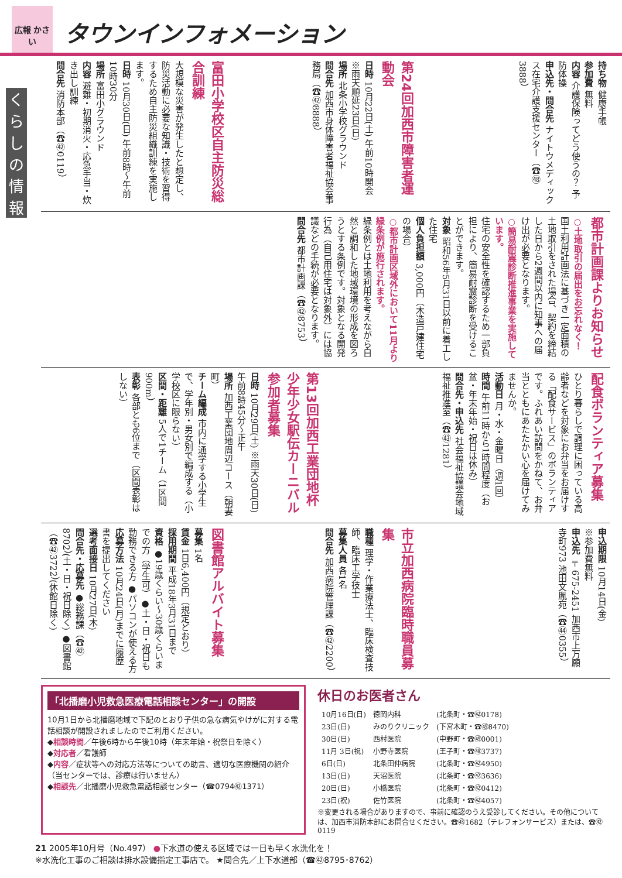広報 かさい
タウンインフォメーション
く
ら
し
の
情
報
持ち物 健康手帳
参加費 無料
内容 介護保険ってどう使うの？ 予防体操
申込先・問合先 ナイトウメディックス在宅介護支援センター（☎㊽3888）
第24回加西市障害者運動会
日時 10月22日(土) 午前10時開会
※雨天順延23日(日)
場所 北条小学校グラウンド
問合先 加西市身体障害者福祉協会事務局（☎㊷8888）
富田小学校区自主防災総合訓練
大規模な災害が発生したと想定し、防災活動に必要な知識・技術を習得するため自主防災組織訓練を実施します。
日時 10月30日(日) 午前8時～午前10時30分
場所 富田小グラウンド
内容 避難・初期消火・応急手当・炊き出し訓練
問合先 消防本部（☎㊷0119）
都市計画課よりお知らせ
○土地取引の届出をお忘れなく！
国土利用計画法に基づき一定面積の土地取引をされた場合、契約を締結した日から2週間以内に知事への届け出が必要となります。
○簡易耐震診断推進事業を実施しています。
住宅の安全性を確認するため一部負担により、簡易耐震診断を受けることができます。
対象 昭和56年5月31日以前に着工した住宅
個人負担額 3,000円（木造戸建住宅の場合）
○都市計画区域外において11月より緑条例が施行されます。
緑条例とは土地利用を考えながら自然と調和した地域環境の形成を図ろうとする条例です。対象となる開発行為（自己用住宅は対象外）には協議などの手続が必要となります。
問合先 都市計画課（☎㊷8753）
配食ボランティア募集
ひとり暮らしで調理に困っている高齢者などを対象にお弁当をお届けする「配食サービス」のボランティアです。ふれあい訪問をかねて、お弁当とともにあたたかい心を届けてみませんか。
活動日 月・水・金曜日（週1回）
時間 午前11時から1時間程度（お盆・年末年始・祝日は休み）
問合先・申込先 社会福祉協議会地域福祉推進室（☎㊸1281）
第13回加西工業団地杯少年少女駅伝カーニバル参加者募集
日時 10月29日(土) ※雨天30日(日) 午前8時45分～正午
場所 加西工業団地周辺コース（朝妻町）
チーム編成 市内に通学する小学生で、学年別・男女別で編成する（小学校区に限らない）
区間・距離 5人で1チーム（1区間900m）
表彰 各部とも6位まで（区間表彰はしない）
申込期限 10月14日(金)
※参加費無料
申込先 〒675-2451 加西市上万願寺町973 池田文胤宛（☎㊹0355）
市立加西病院臨時職員募集
職種 理学・作業療法士、臨床検査技師、臨床工学技士
募集人員 各1名
問合先 加西病院管理課（☎㊷2200）
図書館アルバイト募集
募集 1名
賃金 1日6,400円（規定どおり）
採用期間 平成18年3月31日まで
資格 ●19歳くらい～30歳くらいまでの方（学生可）●土・日・祝日も勤務できる方 ●パソコンが使える方
応募方法 10月24日(月)までに履歴書を提出してください
選考面接日 10月27日(木)
問合先・応募先 ●総務課（☎㊷8702）(土・日・祝日除く) ●図書館（☎㊷3722）(休館日除く)
「北播磨小児救急医療電話相談センター」の開設
10月1日から北播磨地域で下記のとおり子供の急な病気やけがに対する電話相談が開設されましたのでご利用ください。
◆相談時間／午後6時から午後10時（年末年始・祝祭日を除く）
◆対応者／看護師
◆内容／症状等への対応方法等についての助言、適切な医療機関の紹介（当センターでは、診療は行いません）
◆相談先／北播磨小児救急電話相談センター（☎0794㊷1371）
休日のお医者さん
| 10月16日(日) | 徳岡内科 | (北条町・☎㊷0178) |
| 23日(日) | みのりクリニック | (下宮木町・☎㊾8470) |
| 30日(日) | 西村医院 | (中野町・☎㊾0001) |
| 11月 3日(祝) | 小野寺医院 | (王子町・☎㊽3737) |
| 6日(日) | 北条田仲病院 | (北条町・☎㊷4950) |
| 13日(日) | 天沼医院 | (北条町・☎㊷3636) |
| 20日(日) | 小橋医院 | (北条町・☎㊷0412) |
| 23日(祝) | 佐竹医院 | (北条町・☎㊷4057) |
※変更される場合がありますので、事前に確認のうえ受診してください。その他については、加西市消防本部にお問合せください。☎㊸1682（テレフォンサービス）または、☎㊷0119
21 2005年10月号（No.497） ●下水道の使える区域では一日も早く水洗化を！
※水洗化工事のご相談は排水設備指定工事店で。 ★問合先／上下水道部（☎㊷8795･8762）